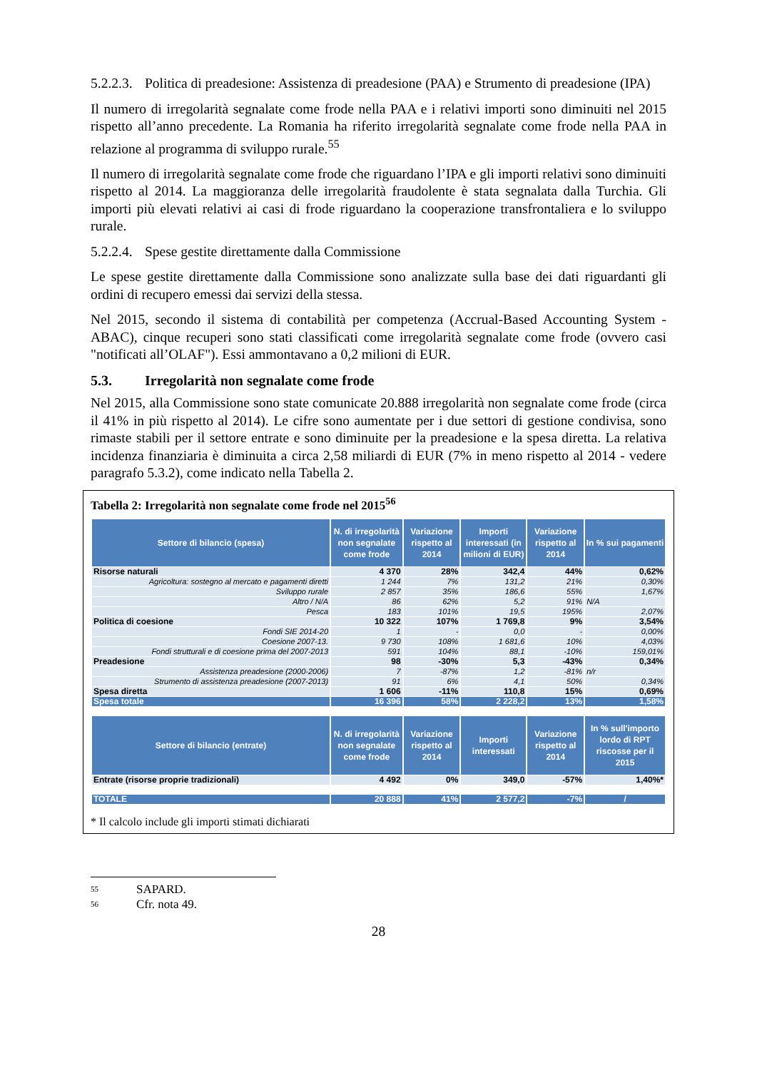5.2.2.3. Politica di preadesione: Assistenza di preadesione (PAA) e Strumento di preadesione (IPA)
Il numero di irregolarità segnalate come frode nella PAA e i relativi importi sono diminuiti nel 2015 rispetto all’anno precedente. La Romania ha riferito irregolarità segnalate come frode nella PAA in relazione al programma di sviluppo rurale.<sup>55</sup>
Il numero di irregolarità segnalate come frode che riguardano l’IPA e gli importi relativi sono diminuiti rispetto al 2014. La maggioranza delle irregolarità fraudolente è stata segnalata dalla Turchia. Gli importi più elevati relativi ai casi di frode riguardano la cooperazione transfrontaliera e lo sviluppo rurale.
5.2.2.4. Spese gestite direttamente dalla Commissione
Le spese gestite direttamente dalla Commissione sono analizzate sulla base dei dati riguardanti gli ordini di recupero emessi dai servizi della stessa.
Nel 2015, secondo il sistema di contabilità per competenza (Accrual-Based Accounting System - ABAC), cinque recuperi sono stati classificati come irregolarità segnalate come frode (ovvero casi "notificati all’OLAF"). Essi ammontavano a 0,2 milioni di EUR.
5.3. Irregolarità non segnalate come frode
Nel 2015, alla Commissione sono state comunicate 20.888 irregolarità non segnalate come frode (circa il 41% in più rispetto al 2014). Le cifre sono aumentate per i due settori di gestione condivisa, sono rimaste stabili per il settore entrate e sono diminuite per la preadesione e la spesa diretta. La relativa incidenza finanziaria è diminuita a circa 2,58 miliardi di EUR (7% in meno rispetto al 2014 - vedere paragrafo 5.3.2), come indicato nella Tabella 2.
Tabella 2: Irregolarità non segnalate come frode nel 2015<sup>56</sup>
| Settore di bilancio (spesa) | N. di irregolarità non segnalate come frode | Variazione rispetto al 2014 | Importi interessati (in milioni di EUR) | Variazione rispetto al 2014 | In % sui pagamenti |
| --- | --- | --- | --- | --- | --- |
| Risorse naturali | 4 370 | 28% | 342,4 | 44% | 0,62% |
| Agricoltura: sostegno al mercato e pagamenti diretti | 1 244 | 7% | 131,2 | 21% | 0,30% |
| Sviluppo rurale | 2 857 | 35% | 186,6 | 55% | 1,67% |
| Altro / N/A | 86 | 62% | 5,2 | 91% | N/A |
| Pesca | 183 | 101% | 19,5 | 195% | 2,07% |
| Politica di coesione | 10 322 | 107% | 1 769,8 | 9% | 3,54% |
| Fondi SIE 2014-20 | 1 | - | 0,0 | - | 0,00% |
| Coesione 2007-13. | 9 730 | 108% | 1 681,6 | 10% | 4,03% |
| Fondi strutturali e di coesione prima del 2007-2013 | 591 | 104% | 88,1 | -10% | 159,01% |
| Preadesione | 98 | -30% | 5,3 | -43% | 0,34% |
| Assistenza preadesione (2000-2006) | 7 | -87% | 1,2 | -81% | n/r |
| Strumento di assistenza preadesione (2007-2013) | 91 | 6% | 4,1 | 50% | 0,34% |
| Spesa diretta | 1 606 | -11% | 110,8 | 15% | 0,69% |
| Spesa totale | 16 396 | 58% | 2 228,2 | 13% | 1,58% |
| Settore di bilancio (entrate) | N. di irregolarità non segnalate come frode | Variazione rispetto al 2014 | Importi interessati | Variazione rispetto al 2014 | In % sull'importo lordo di RPT riscosse per il 2015 |
| Entrate (risorse proprie tradizionali) | 4 492 | 0% | 349,0 | -57% | 1,40%* |
| TOTALE | 20 888 | 41% | 2 577,2 | -7% | / |
* Il calcolo include gli importi stimati dichiarati
<sup>55</sup> SAPARD.
<sup>56</sup> Cfr. nota 49.
28